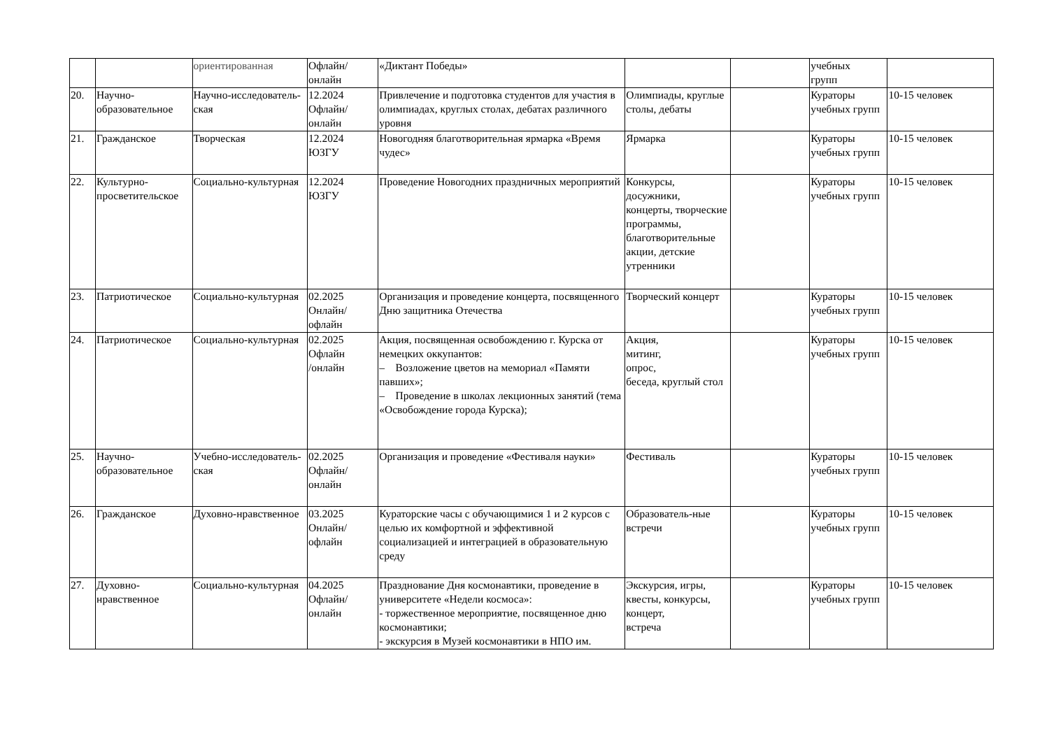| | | ориентированная | Офлайн/ онлайн | «Диктант Победы» | | | учебных групп | |
| 20. | Научно-образовательное | Научно-исследователь-ская | 12.2024 Офлайн/ онлайн | Привлечение и подготовка студентов для участия в олимпиадах, круглых столах, дебатах различного уровня | Олимпиады, круглые столы, дебаты | | Кураторы учебных групп | 10-15 человек |
| 21. | Гражданское | Творческая | 12.2024 ЮЗГУ | Новогодняя благотворительная ярмарка «Время чудес» | Ярмарка | | Кураторы учебных групп | 10-15 человек |
| 22. | Культурно-просветительское | Социально-культурная | 12.2024 ЮЗГУ | Проведение Новогодних праздничных мероприятий | Конкурсы, досужники, концерты, творческие программы, благотворительные акции, детские утренники | | Кураторы учебных групп | 10-15 человек |
| 23. | Патриотическое | Социально-культурная | 02.2025 Онлайн/ офлайн | Организация и проведение концерта, посвященного Дню защитника Отечества | Творческий концерт | | Кураторы учебных групп | 10-15 человек |
| 24. | Патриотическое | Социально-культурная | 02.2025 Офлайн /онлайн | Акция, посвященная освобождению г. Курска от немецких оккупантов: – Возложение цветов на мемориал «Памяти павших»; – Проведение в школах лекционных занятий (тема «Освобождение города Курска); | Акция, митинг, опрос, беседа, круглый стол | | Кураторы учебных групп | 10-15 человек |
| 25. | Научно-образовательное | Учебно-исследователь-ская | 02.2025 Офлайн/ онлайн | Организация и проведение «Фестиваля науки» | Фестиваль | | Кураторы учебных групп | 10-15 человек |
| 26. | Гражданское | Духовно-нравственное | 03.2025 Онлайн/ офлайн | Кураторские часы с обучающимися 1 и 2 курсов с целью их комфортной и эффективной социализацией и интеграцией в образовательную среду | Образователь-ные встречи | | Кураторы учебных групп | 10-15 человек |
| 27. | Духовно-нравственное | Социально-культурная | 04.2025 Офлайн/ онлайн | Празднование Дня космонавтики, проведение в университете «Недели космоса»: - торжественное мероприятие, посвященное дню космонавтики; - экскурсия в Музей космонавтики в НПО им. | Экскурсия, игры, квесты, конкурсы, концерт, встреча | | Кураторы учебных групп | 10-15 человек |